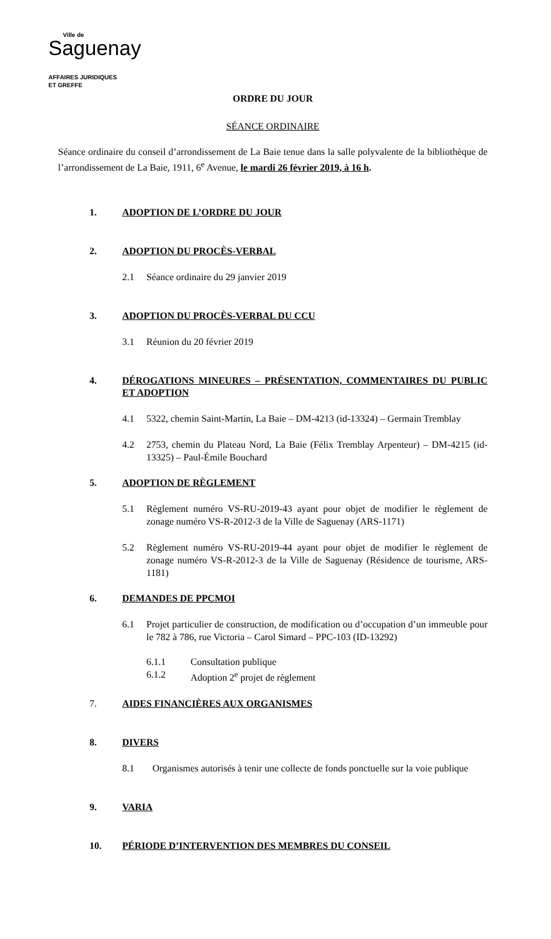Ville de
Saguenay
AFFAIRES JURIDIQUES
ET GREFFE
ORDRE DU JOUR
SÉANCE ORDINAIRE
Séance ordinaire du conseil d’arrondissement de La Baie tenue dans la salle polyvalente de la bibliothèque de l’arrondissement de La Baie, 1911, 6<sup>e</sup> Avenue, le mardi 26 février 2019, à 16 h.
1. ADOPTION DE L’ORDRE DU JOUR
2. ADOPTION DU PROCÈS-VERBAL
2.1 Séance ordinaire du 29 janvier 2019
3. ADOPTION DU PROCÈS-VERBAL DU CCU
3.1 Réunion du 20 février 2019
4. DÉROGATIONS MINEURES – PRÉSENTATION, COMMENTAIRES DU PUBLIC ET ADOPTION
4.1 5322, chemin Saint-Martin, La Baie – DM-4213 (id-13324) – Germain Tremblay
4.2 2753, chemin du Plateau Nord, La Baie (Félix Tremblay Arpenteur) – DM-4215 (id-13325) – Paul-Émile Bouchard
5. ADOPTION DE RÈGLEMENT
5.1 Règlement numéro VS-RU-2019-43 ayant pour objet de modifier le règlement de zonage numéro VS-R-2012-3 de la Ville de Saguenay (ARS-1171)
5.2 Règlement numéro VS-RU-2019-44 ayant pour objet de modifier le règlement de zonage numéro VS-R-2012-3 de la Ville de Saguenay (Résidence de tourisme, ARS-1181)
6. DEMANDES DE PPCMOI
6.1 Projet particulier de construction, de modification ou d’occupation d’un immeuble pour le 782 à 786, rue Victoria – Carol Simard – PPC-103 (ID-13292)
6.1.1 Consultation publique
6.1.2 Adoption 2<sup>e</sup> projet de règlement
7. AIDES FINANCIÈRES AUX ORGANISMES
8. DIVERS
8.1 Organismes autorisés à tenir une collecte de fonds ponctuelle sur la voie publique
9. VARIA
10. PÉRIODE D’INTERVENTION DES MEMBRES DU CONSEIL